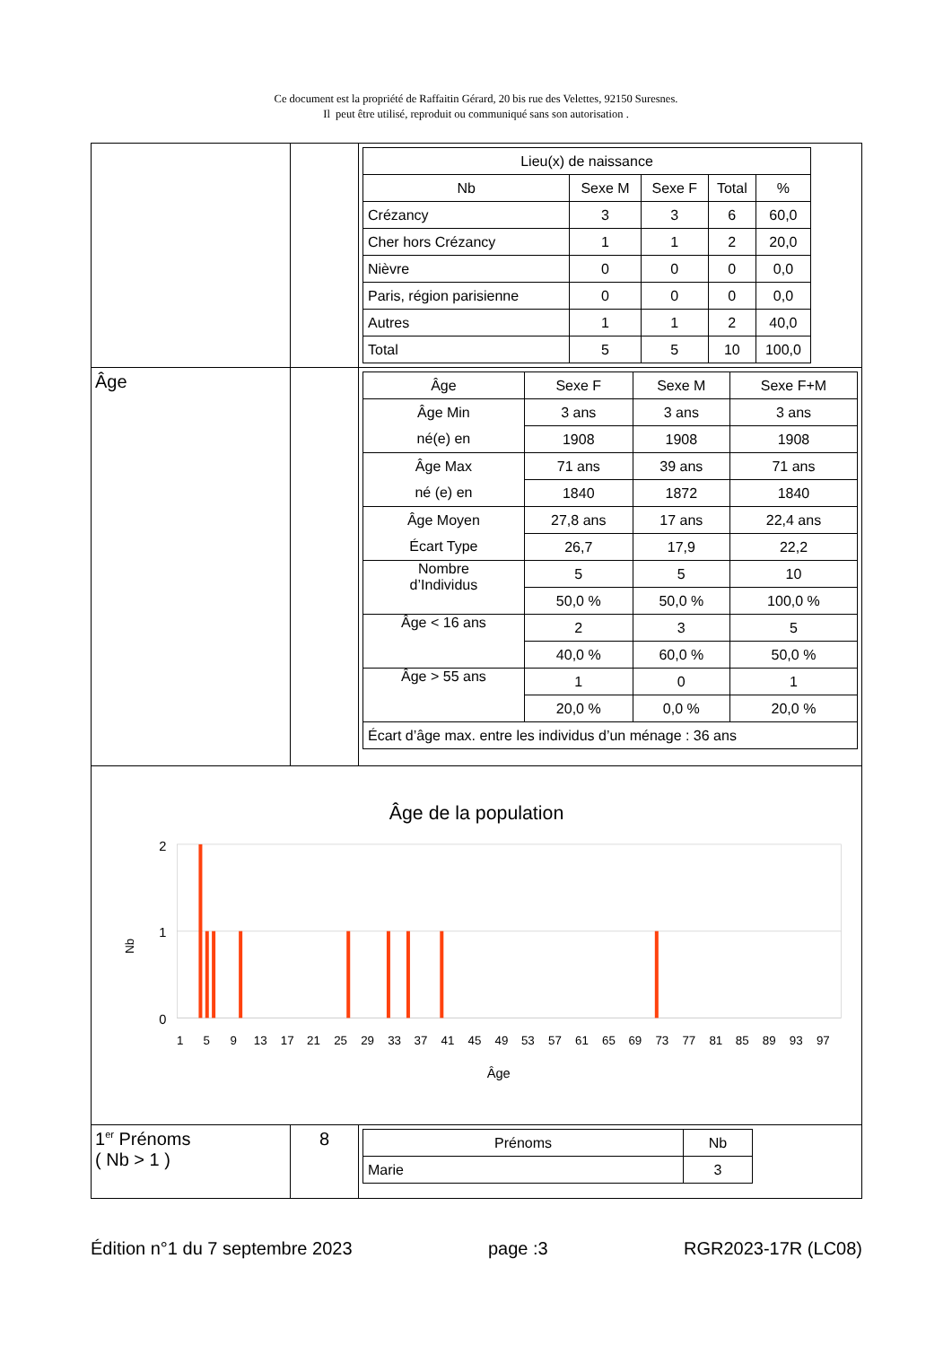Ce document est la propriété de Raffaitin Gérard, 20 bis rue des Velettes, 92150 Suresnes.
Il peut être utilisé, reproduit ou communiqué sans son autorisation .
| | | / Lieu(x) de naissance / / / / / / Nb / Sexe M / Sexe F / Total / % / / Crézancy / 3 / 3 / 6 / 60,0 / / Cher hors Crézancy / 1 / 1 / 2 / 20,0 / / Nièvre / 0 / 0 / 0 / 0,0 / / Paris, région parisienne / 0 / 0 / 0 / 0,0 / / Autres / 1 / 1 / 2 / 40,0 / / Total / 5 / 5 / 10 / 100,0 / |
| Âge | | / Âge / Sexe F / Sexe M / Sexe F+M / / Âge Min / 3 ans / 3 ans / 3 ans / / né(e) en / 1908 / 1908 / 1908 / / Âge Max / 71 ans / 39 ans / 71 ans / / né (e) en / 1840 / 1872 / 1840 / / Âge Moyen / 27,8 ans / 17 ans / 22,4 ans / / Écart Type / 26,7 / 17,9 / 22,2 / / Nombre d’Individus / 5 / 5 / 10 / / / 50,0 % / 50,0 % / 100,0 % / / Âge < 16 ans / 2 / 3 / 5 / / / 40,0 % / 60,0 % / 50,0 % / / Âge > 55 ans / 1 / 0 / 1 / / / 20,0 % / 0,0 % / 20,0 % / / Écart d’âge max. entre les individus d’un ménage : 36 ans / / / / |
| Âge de la population 2 1 0 Nb 1 5 9 13 17 21 25 29 33 37 41 45 49 53 57 61 65 69 73 77 81 85 89 93 97 Âge | | |
| 1<sup>er</sup> Prénoms ( Nb > 1 ) | 8 | / Prénoms / Nb / / Marie / 3 / |
Édition n°1 du 7 septembre 2023 page :3 RGR2023-17R (LC08)